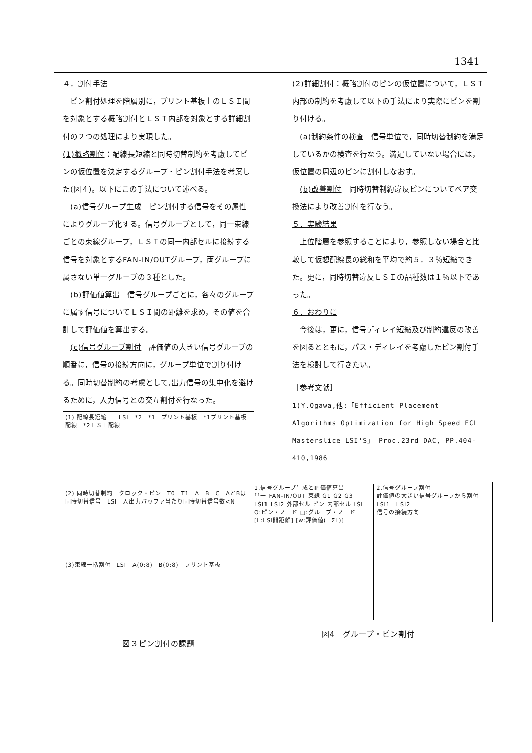1341
４．割付手法
　ピン割付処理を階層別に，プリント基板上のＬＳＩ間を対象とする概略割付とＬＳＩ内部を対象とする詳細割付の２つの処理により実現した。
(1)概略割付：配線長短縮と同時切替制約を考慮してピンの仮位置を決定するグループ・ピン割付手法を考案した(図４)。以下にこの手法について述べる。
　(a)信号グループ生成　ピン割付する信号をその属性によりグループ化する。信号グループとして，同一束線ごとの束線グループ，ＬＳＩの同一内部セルに接続する信号を対象とするFAN-IN/OUTグループ，両グループに属さない単一グループの３種とした。
　(b)評価値算出　信号グループごとに，各々のグループに属す信号についてＬＳＩ間の距離を求め，その値を合計して評価値を算出する。
　(c)信号グループ割付　評価値の大きい信号グループの順番に，信号の接続方向に，グループ単位で割り付ける。同時切替制約の考慮として,出力信号の集中化を避けるために，入力信号との交互割付を行なった。
(1) 配線長短縮　　LSI　*2　*1　プリント基板　*1プリント基板配線　*2ＬＳＩ配線
(2) 同時切替制約　クロック・ピン　T0　T1　A　B　C　AとBは同時切替信号　LSI　入出力バッファ当たり同時切替信号数<N
(3)束線一括割付　LSI　A(0:8)　B(0:8)　プリント基板
図３ピン割付の課題
(2)詳細割付：概略割付のピンの仮位置について，ＬＳＩ内部の制約を考慮して以下の手法により実際にピンを割り付ける。
　(a)制約条件の検査　信号単位で，同時切替制約を満足しているかの検査を行なう。満足していない場合には，仮位置の周辺のピンに割付しなおす。
　(b)改善割付　同時切替制約違反ピンについてペア交換法により改善割付を行なう。
５．実験結果
　上位階層を参照することにより，参照しない場合と比較して仮想配線長の総和を平均で約５．３％短縮できた。更に，同時切替違反ＬＳＩの品種数は１％以下であった。
６．おわりに
　今後は，更に，信号ディレイ短縮及び制約違反の改善を図るとともに，パス・ディレイを考慮したピン割付手法を検討して行きたい。
［参考文献］
1)Y.Ogawa,他:「Efficient Placement Algorithms Optimization for High Speed ECL Masterslice LSI'S」 Proc.23rd DAC, PP.404-410,1986
1.信号グループ生成と評価値算出
単一 FAN-IN/OUT 束線 G1 G2 G3 LSI1 LSI2 外部セル ピン 内部セル LSI O:ピン・ノード □:グループ・ノード [L:LSI間距離] [w:評価値(=ΣL)]
2.信号グループ割付
評価値の大きい信号グループから割付
LSI1　LSI2
信号の接続方向
図4　グループ・ピン割付